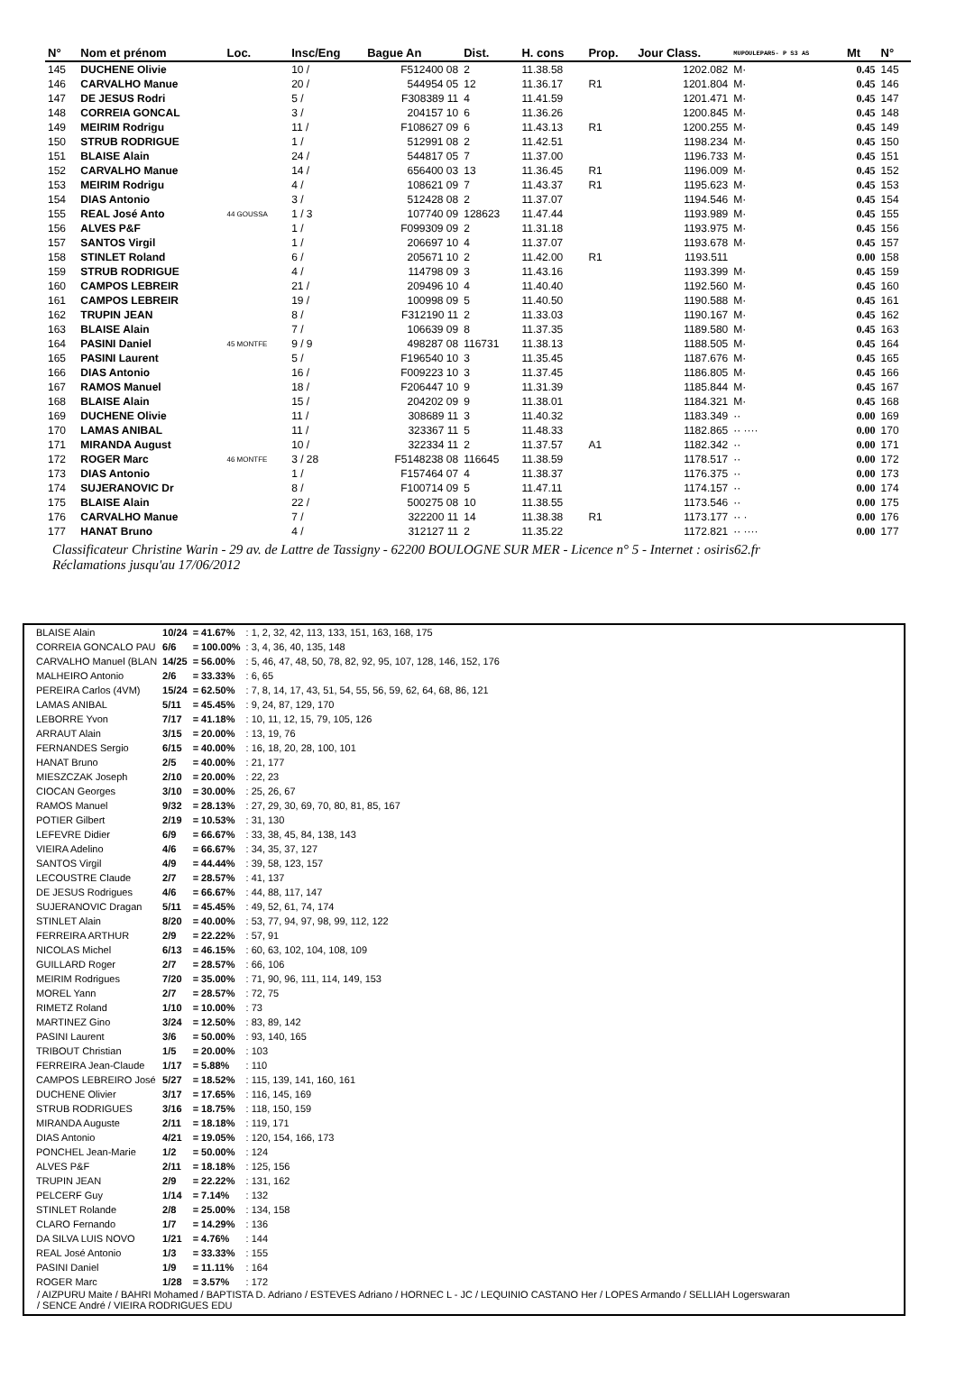| N° | Nom et prénom | Loc. | Insc/Eng | Bague An | Dist. | H. cons | Prop. | Jour Class. | MUPOULEPAR5- P S3 AS | Mt | N° |
| --- | --- | --- | --- | --- | --- | --- | --- | --- | --- | --- | --- |
| 145 | DUCHENE Olivie | | 10 / | F512400 08 | 2 | 11.38.58 | | 1202.082 | M· | 0.45 | 145 |
| 146 | CARVALHO Manue | | 20 / | 544954 05 | 12 | 11.36.17 | R1 | 1201.804 | M· | 0.45 | 146 |
| 147 | DE JESUS Rodri | | 5 / | F308389 11 | 4 | 11.41.59 | | 1201.471 | M· | 0.45 | 147 |
| 148 | CORREIA GONCAL | | 3 / | 204157 10 | 6 | 11.36.26 | | 1200.845 | M· | 0.45 | 148 |
| 149 | MEIRIM Rodrigu | | 11 / | F108627 09 | 6 | 11.43.13 | R1 | 1200.255 | M· | 0.45 | 149 |
| 150 | STRUB RODRIGUE | | 1 / | 512991 08 | 2 | 11.42.51 | | 1198.234 | M· | 0.45 | 150 |
| 151 | BLAISE Alain | | 24 / | 544817 05 | 7 | 11.37.00 | | 1196.733 | M· | 0.45 | 151 |
| 152 | CARVALHO Manue | | 14 / | 656400 03 | 13 | 11.36.45 | R1 | 1196.009 | M· | 0.45 | 152 |
| 153 | MEIRIM Rodrigu | | 4 / | 108621 09 | 7 | 11.43.37 | R1 | 1195.623 | M· | 0.45 | 153 |
| 154 | DIAS Antonio | | 3 / | 512428 08 | 2 | 11.37.07 | | 1194.546 | M· | 0.45 | 154 |
| 155 | REAL José Anto | 44 GOUSSA | 1 / 3 | 107740 09 | 128623 | 11.47.44 | | 1193.989 | M· | 0.45 | 155 |
| 156 | ALVES P&F | | 1 / | F099309 09 | 2 | 11.31.18 | | 1193.975 | M· | 0.45 | 156 |
| 157 | SANTOS Virgil | | 1 / | 206697 10 | 4 | 11.37.07 | | 1193.678 | M· | 0.45 | 157 |
| 158 | STINLET Roland | | 6 / | 205671 10 | 2 | 11.42.00 | R1 | 1193.511 | | 0.00 | 158 |
| 159 | STRUB RODRIGUE | | 4 / | 114798 09 | 3 | 11.43.16 | | 1193.399 | M· | 0.45 | 159 |
| 160 | CAMPOS LEBREIR | | 21 / | 209496 10 | 4 | 11.40.40 | | 1192.560 | M· | 0.45 | 160 |
| 161 | CAMPOS LEBREIR | | 19 / | 100998 09 | 5 | 11.40.50 | | 1190.588 | M· | 0.45 | 161 |
| 162 | TRUPIN JEAN | | 8 / | F312190 11 | 2 | 11.33.03 | | 1190.167 | M· | 0.45 | 162 |
| 163 | BLAISE Alain | | 7 / | 106639 09 | 8 | 11.37.35 | | 1189.580 | M· | 0.45 | 163 |
| 164 | PASINI Daniel | 45 MONTFE | 9 / 9 | 498287 08 | 116731 | 11.38.13 | | 1188.505 | M· | 0.45 | 164 |
| 165 | PASINI Laurent | | 5 / | F196540 10 | 3 | 11.35.45 | | 1187.676 | M· | 0.45 | 165 |
| 166 | DIAS Antonio | | 16 / | F009223 10 | 3 | 11.37.45 | | 1186.805 | M· | 0.45 | 166 |
| 167 | RAMOS Manuel | | 18 / | F206447 10 | 9 | 11.31.39 | | 1185.844 | M· | 0.45 | 167 |
| 168 | BLAISE Alain | | 15 / | 204202 09 | 9 | 11.38.01 | | 1184.321 | M· | 0.45 | 168 |
| 169 | DUCHENE Olivie | | 11 / | 308689 11 | 3 | 11.40.32 | | 1183.349 | ·· | 0.00 | 169 |
| 170 | LAMAS ANIBAL | | 11 / | 323367 11 | 5 | 11.48.33 | | 1182.865 | ·· ···· | 0.00 | 170 |
| 171 | MIRANDA August | | 10 / | 322334 11 | 2 | 11.37.57 | A1 | 1182.342 | ·· | 0.00 | 171 |
| 172 | ROGER Marc | 46 MONTFE | 3 / 28 | F5148238 08 | 116645 | 11.38.59 | | 1178.517 | ·· | 0.00 | 172 |
| 173 | DIAS Antonio | | 1 / | F157464 07 | 4 | 11.38.37 | | 1176.375 | ·· | 0.00 | 173 |
| 174 | SUJERANOVIC Dr | | 8 / | F100714 09 | 5 | 11.47.11 | | 1174.157 | ·· | 0.00 | 174 |
| 175 | BLAISE Alain | | 22 / | 500275 08 | 10 | 11.38.55 | | 1173.546 | ·· | 0.00 | 175 |
| 176 | CARVALHO Manue | | 7 / | 322200 11 | 14 | 11.38.38 | R1 | 1173.177 | ·· · | 0.00 | 176 |
| 177 | HANAT Bruno | | 4 / | 312127 11 | 2 | 11.35.22 | | 1172.821 | ·· ···· | 0.00 | 177 |
Classificateur Christine Warin - 29 av. de Lattre de Tassigny - 62200 BOULOGNE SUR MER - Licence n° 5 - Internet : osiris62.fr
Réclamations jusqu'au 17/06/2012
| BLAISE Alain | 10/24 | = 41.67% | : 1, 2, 32, 42, 113, 133, 151, 163, 168, 175 |
| CORREIA GONCALO PAU | 6/6 | = 100.00% | : 3, 4, 36, 40, 135, 148 |
| CARVALHO Manuel (BLAN | 14/25 | = 56.00% | : 5, 46, 47, 48, 50, 78, 82, 92, 95, 107, 128, 146, 152, 176 |
| MALHEIRO Antonio | 2/6 | = 33.33% | : 6, 65 |
| PEREIRA Carlos (4VM) | 15/24 | = 62.50% | : 7, 8, 14, 17, 43, 51, 54, 55, 56, 59, 62, 64, 68, 86, 121 |
| LAMAS ANIBAL | 5/11 | = 45.45% | : 9, 24, 87, 129, 170 |
| LEBORRE Yvon | 7/17 | = 41.18% | : 10, 11, 12, 15, 79, 105, 126 |
| ARRAUT Alain | 3/15 | = 20.00% | : 13, 19, 76 |
| FERNANDES Sergio | 6/15 | = 40.00% | : 16, 18, 20, 28, 100, 101 |
| HANAT Bruno | 2/5 | = 40.00% | : 21, 177 |
| MIESZCZAK Joseph | 2/10 | = 20.00% | : 22, 23 |
| CIOCAN Georges | 3/10 | = 30.00% | : 25, 26, 67 |
| RAMOS Manuel | 9/32 | = 28.13% | : 27, 29, 30, 69, 70, 80, 81, 85, 167 |
| POTIER Gilbert | 2/19 | = 10.53% | : 31, 130 |
| LEFEVRE Didier | 6/9 | = 66.67% | : 33, 38, 45, 84, 138, 143 |
| VIEIRA Adelino | 4/6 | = 66.67% | : 34, 35, 37, 127 |
| SANTOS Virgil | 4/9 | = 44.44% | : 39, 58, 123, 157 |
| LECOUSTRE Claude | 2/7 | = 28.57% | : 41, 137 |
| DE JESUS Rodrigues | 4/6 | = 66.67% | : 44, 88, 117, 147 |
| SUJERANOVIC Dragan | 5/11 | = 45.45% | : 49, 52, 61, 74, 174 |
| STINLET Alain | 8/20 | = 40.00% | : 53, 77, 94, 97, 98, 99, 112, 122 |
| FERREIRA ARTHUR | 2/9 | = 22.22% | : 57, 91 |
| NICOLAS Michel | 6/13 | = 46.15% | : 60, 63, 102, 104, 108, 109 |
| GUILLARD Roger | 2/7 | = 28.57% | : 66, 106 |
| MEIRIM Rodrigues | 7/20 | = 35.00% | : 71, 90, 96, 111, 114, 149, 153 |
| MOREL Yann | 2/7 | = 28.57% | : 72, 75 |
| RIMETZ Roland | 1/10 | = 10.00% | : 73 |
| MARTINEZ Gino | 3/24 | = 12.50% | : 83, 89, 142 |
| PASINI Laurent | 3/6 | = 50.00% | : 93, 140, 165 |
| TRIBOUT Christian | 1/5 | = 20.00% | : 103 |
| FERREIRA Jean-Claude | 1/17 | = 5.88% | : 110 |
| CAMPOS LEBREIRO José | 5/27 | = 18.52% | : 115, 139, 141, 160, 161 |
| DUCHENE Olivier | 3/17 | = 17.65% | : 116, 145, 169 |
| STRUB RODRIGUES | 3/16 | = 18.75% | : 118, 150, 159 |
| MIRANDA Auguste | 2/11 | = 18.18% | : 119, 171 |
| DIAS Antonio | 4/21 | = 19.05% | : 120, 154, 166, 173 |
| PONCHEL Jean-Marie | 1/2 | = 50.00% | : 124 |
| ALVES P&F | 2/11 | = 18.18% | : 125, 156 |
| TRUPIN JEAN | 2/9 | = 22.22% | : 131, 162 |
| PELCERF Guy | 1/14 | = 7.14% | : 132 |
| STINLET Rolande | 2/8 | = 25.00% | : 134, 158 |
| CLARO Fernando | 1/7 | = 14.29% | : 136 |
| DA SILVA LUIS NOVO | 1/21 | = 4.76% | : 144 |
| REAL José Antonio | 1/3 | = 33.33% | : 155 |
| PASINI Daniel | 1/9 | = 11.11% | : 164 |
| ROGER Marc | 1/28 | = 3.57% | : 172 |
/ AIZPURU Maite / BAHRI Mohamed / BAPTISTA D. Adriano / ESTEVES Adriano / HORNEC L - JC / LEQUINIO CASTANO Her / LOPES Armando / SELLIAH Logerswaran
/ SENCE André / VIEIRA RODRIGUES EDU